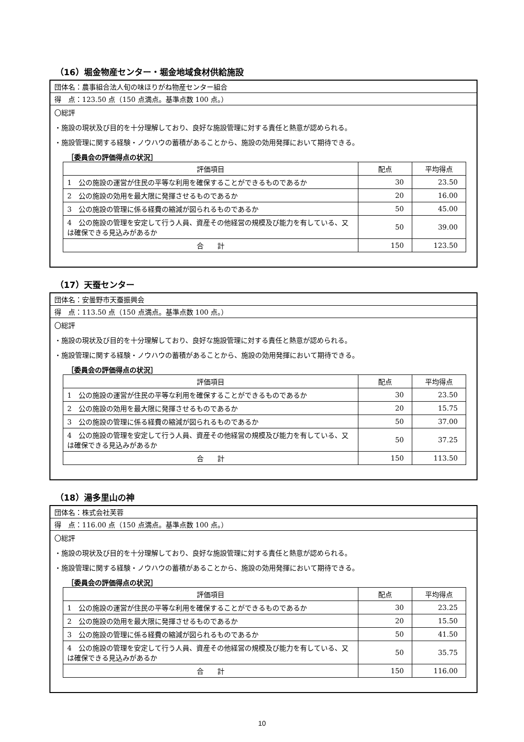（16）堀金物産センター・堀金地域食材供給施設
団体名：農事組合法人旬の味ほりがね物産センター組合
得　点：123.50 点（150 点満点。基準点数 100 点。）
〇総評
・施設の現状及び目的を十分理解しており、良好な施設管理に対する責任と熱意が認められる。
・施設管理に関する経験・ノウハウの蓄積があることから、施設の効用発揮において期待できる。
［委員会の評価得点の状況］
| 評価項目 | 配点 | 平均得点 |
| --- | --- | --- |
| 1 公の施設の運営が住民の平等な利用を確保することができるものであるか | 30 | 23.50 |
| 2 公の施設の効用を最大限に発揮させるものであるか | 20 | 16.00 |
| 3 公の施設の管理に係る経費の縮減が図られるものであるか | 50 | 45.00 |
| 4 公の施設の管理を安定して行う人員、資産その他経営の規模及び能力を有している、又は確保できる見込みがあるか | 50 | 39.00 |
| 合 計 | 150 | 123.50 |
（17）天蚕センター
団体名：安曇野市天蚕振興会
得　点：113.50 点（150 点満点。基準点数 100 点。）
〇総評
・施設の現状及び目的を十分理解しており、良好な施設管理に対する責任と熱意が認められる。
・施設管理に関する経験・ノウハウの蓄積があることから、施設の効用発揮において期待できる。
［委員会の評価得点の状況］
| 評価項目 | 配点 | 平均得点 |
| --- | --- | --- |
| 1 公の施設の運営が住民の平等な利用を確保することができるものであるか | 30 | 23.50 |
| 2 公の施設の効用を最大限に発揮させるものであるか | 20 | 15.75 |
| 3 公の施設の管理に係る経費の縮減が図られるものであるか | 50 | 37.00 |
| 4 公の施設の管理を安定して行う人員、資産その他経営の規模及び能力を有している、又は確保できる見込みがあるか | 50 | 37.25 |
| 合 計 | 150 | 113.50 |
（18）湯多里山の神
団体名：株式会社芙蓉
得　点：116.00 点（150 点満点。基準点数 100 点。）
〇総評
・施設の現状及び目的を十分理解しており、良好な施設管理に対する責任と熱意が認められる。
・施設管理に関する経験・ノウハウの蓄積があることから、施設の効用発揮において期待できる。
［委員会の評価得点の状況］
| 評価項目 | 配点 | 平均得点 |
| --- | --- | --- |
| 1 公の施設の運営が住民の平等な利用を確保することができるものであるか | 30 | 23.25 |
| 2 公の施設の効用を最大限に発揮させるものであるか | 20 | 15.50 |
| 3 公の施設の管理に係る経費の縮減が図られるものであるか | 50 | 41.50 |
| 4 公の施設の管理を安定して行う人員、資産その他経営の規模及び能力を有している、又は確保できる見込みがあるか | 50 | 35.75 |
| 合 計 | 150 | 116.00 |
10